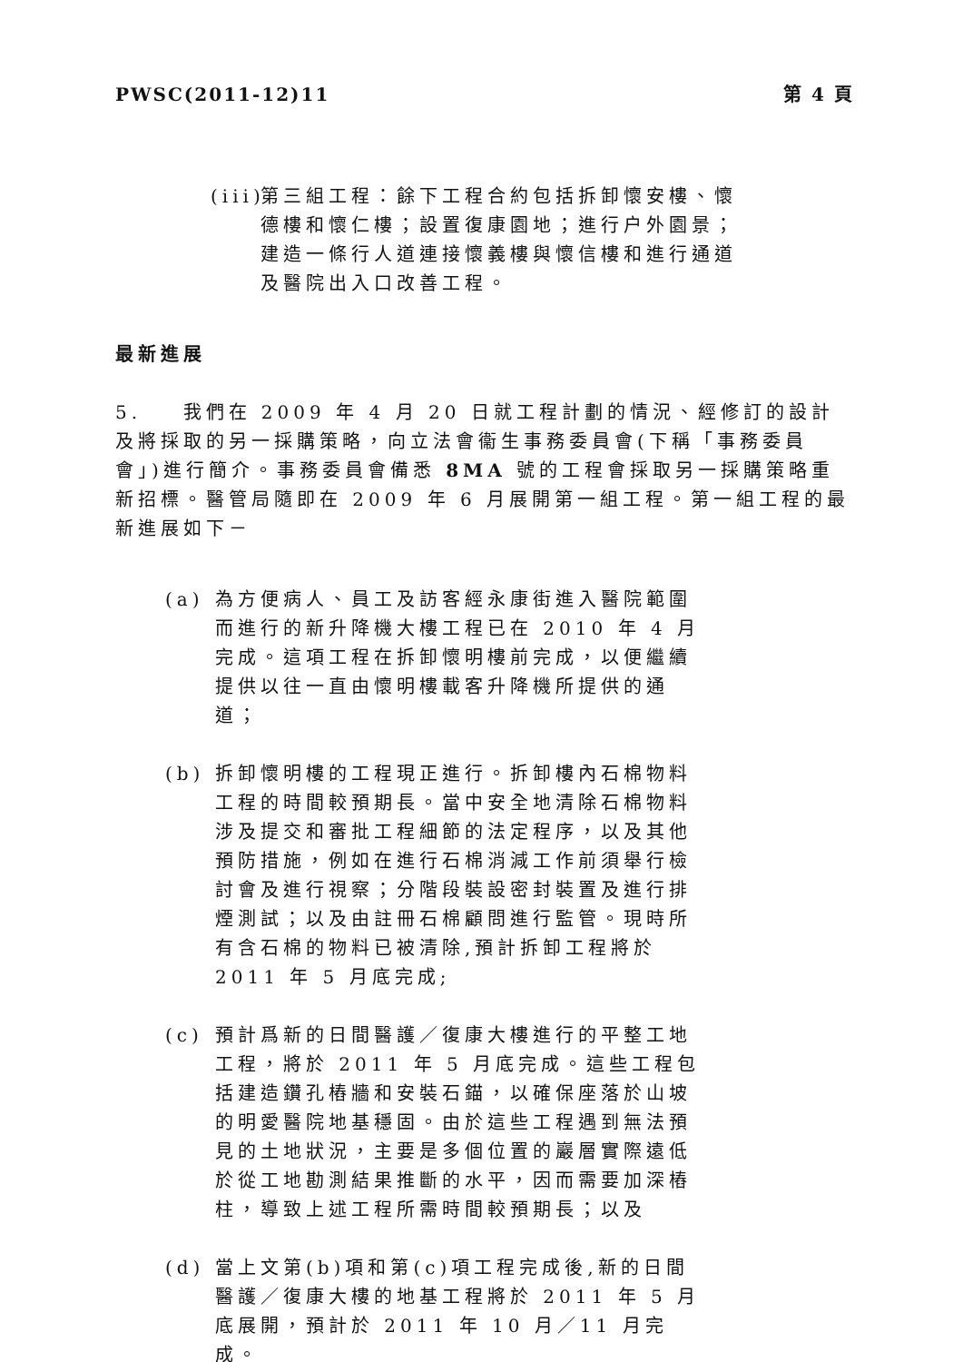PWSC(2011-12)11 第 4 頁
(iii) 第三組工程：餘下工程合約包括拆卸懷安樓、懷德樓和懷仁樓；設置復康園地；進行户外園景；建造一條行人道連接懷義樓與懷信樓和進行通道及醫院出入口改善工程。
最新進展
5. 我們在 2009 年 4 月 20 日就工程計劃的情況、經修訂的設計及將採取的另一採購策略，向立法會衞生事務委員會(下稱「事務委員會」)進行簡介。事務委員會備悉 8MA 號的工程會採取另一採購策略重新招標。醫管局隨即在 2009 年 6 月展開第一組工程。第一組工程的最新進展如下－
(a) 為方便病人、員工及訪客經永康街進入醫院範圍而進行的新升降機大樓工程已在 2010 年 4 月完成。這項工程在拆卸懷明樓前完成，以便繼續提供以往一直由懷明樓載客升降機所提供的通道；
(b) 拆卸懷明樓的工程現正進行。拆卸樓內石棉物料工程的時間較預期長。當中安全地清除石棉物料涉及提交和審批工程細節的法定程序，以及其他預防措施，例如在進行石棉消減工作前須舉行檢討會及進行視察；分階段裝設密封裝置及進行排煙測試；以及由註冊石棉顧問進行監管。現時所有含石棉的物料已被清除,預計拆卸工程將於 2011 年 5 月底完成;
(c) 預計爲新的日間醫護／復康大樓進行的平整工地工程，將於 2011 年 5 月底完成。這些工程包括建造鑽孔樁牆和安裝石錨，以確保座落於山坡的明愛醫院地基穩固。由於這些工程遇到無法預見的土地狀況，主要是多個位置的巖層實際遠低於從工地勘測結果推斷的水平，因而需要加深樁柱，導致上述工程所需時間較預期長；以及
(d) 當上文第(b)項和第(c)項工程完成後,新的日間醫護／復康大樓的地基工程將於 2011 年 5 月底展開，預計於 2011 年 10 月／11 月完成。